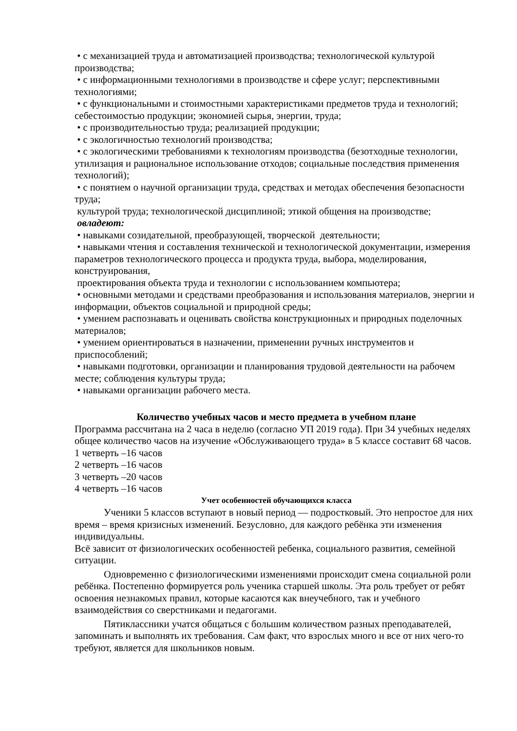• с механизацией труда и автоматизацией производства; технологической культурой производства;
• с информационными технологиями в производстве и сфере услуг; перспективными технологиями;
• с функциональными и стоимостными характеристиками предметов труда и технологий; себестоимостью продукции; экономией сырья, энергии, труда;
• с производительностью труда; реализацией продукции;
• с экологичностью технологий производства;
• с экологическими требованиями к технологиям производства (безотходные технологии, утилизация и рациональное использование отходов; социальные последствия применения технологий);
• с понятием о научной организации труда, средствах и методах обеспечения безопасности труда;
культурой труда; технологической дисциплиной; этикой общения на производстве;
овладеют:
• навыками созидательной, преобразующей, творческой деятельности;
• навыками чтения и составления технической и технологической документации, измерения параметров технологического процесса и продукта труда, выбора, моделирования, конструирования,
проектирования объекта труда и технологии с использованием компьютера;
• основными методами и средствами преобразования и использования материалов, энергии и информации, объектов социальной и природной среды;
• умением распознавать и оценивать свойства конструкционных и природных поделочных материалов;
• умением ориентироваться в назначении, применении ручных инструментов и приспособлений;
• навыками подготовки, организации и планирования трудовой деятельности на рабочем месте; соблюдения культуры труда;
• навыками организации рабочего места.
Количество учебных часов и место предмета в учебном плане
Программа рассчитана на 2 часа в неделю (согласно УП 2019 года). При 34 учебных неделях общее количество часов на изучение «Обслуживающего труда» в 5 классе составит 68 часов.
1 четверть –16 часов
2 четверть –16 часов
3 четверть –20 часов
4 четверть –16 часов
Учет особенностей обучающихся класса
Ученики 5 классов вступают в новый период — подростковый. Это непростое для них время – время кризисных изменений. Безусловно, для каждого ребёнка эти изменения индивидуальны.
Всё зависит от физиологических особенностей ребенка, социального развития, семейной ситуации.
Одновременно с физиологическими изменениями происходит смена социальной роли ребёнка. Постепенно формируется роль ученика старшей школы. Эта роль требует от ребят освоения незнакомых правил, которые касаются как внеучебного, так и учебного взаимодействия со сверстниками и педагогами.
Пятиклассники учатся общаться с большим количеством разных преподавателей, запоминать и выполнять их требования. Сам факт, что взрослых много и все от них чего-то требуют, является для школьников новым.